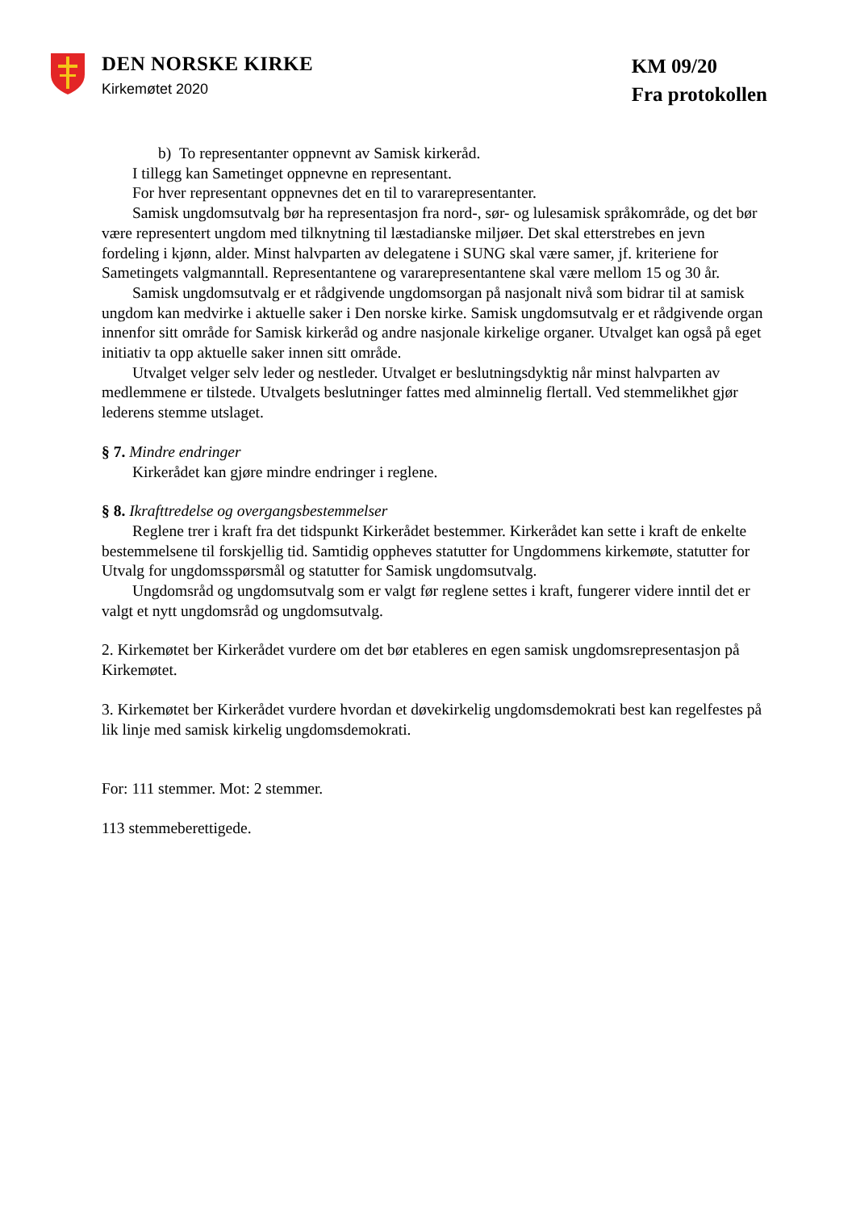DEN NORSKE KIRKE
Kirkemøtet 2020
KM 09/20
Fra protokollen
b) To representanter oppnevnt av Samisk kirkeråd.
I tillegg kan Sametinget oppnevne en representant.
For hver representant oppnevnes det en til to vararepresentanter.
Samisk ungdomsutvalg bør ha representasjon fra nord-, sør- og lulesamisk språkområde, og det bør være representert ungdom med tilknytning til læstadianske miljøer. Det skal etterstrebes en jevn fordeling i kjønn, alder. Minst halvparten av delegatene i SUNG skal være samer, jf. kriteriene for Sametingets valgmanntall. Representantene og vararepresentantene skal være mellom 15 og 30 år.
Samisk ungdomsutvalg er et rådgivende ungdomsorgan på nasjonalt nivå som bidrar til at samisk ungdom kan medvirke i aktuelle saker i Den norske kirke. Samisk ungdomsutvalg er et rådgivende organ innenfor sitt område for Samisk kirkeråd og andre nasjonale kirkelige organer. Utvalget kan også på eget initiativ ta opp aktuelle saker innen sitt område.
Utvalget velger selv leder og nestleder. Utvalget er beslutningsdyktig når minst halvparten av medlemmene er tilstede. Utvalgets beslutninger fattes med alminnelig flertall. Ved stemmelikhet gjør lederens stemme utslaget.
§ 7. Mindre endringer
Kirkerådet kan gjøre mindre endringer i reglene.
§ 8. Ikrafttredelse og overgangsbestemmelser
Reglene trer i kraft fra det tidspunkt Kirkerådet bestemmer. Kirkerådet kan sette i kraft de enkelte bestemmelsene til forskjellig tid. Samtidig oppheves statutter for Ungdommens kirkemøte, statutter for Utvalg for ungdomsspørsmål og statutter for Samisk ungdomsutvalg.
Ungdomsråd og ungdomsutvalg som er valgt før reglene settes i kraft, fungerer videre inntil det er valgt et nytt ungdomsråd og ungdomsutvalg.
2. Kirkemøtet ber Kirkerådet vurdere om det bør etableres en egen samisk ungdomsrepresentasjon på Kirkemøtet.
3. Kirkemøtet ber Kirkerådet vurdere hvordan et døvekirkelig ungdomsdemokrati best kan regelfestes på lik linje med samisk kirkelig ungdomsdemokrati.
For: 111 stemmer. Mot: 2 stemmer.
113 stemmeberettigede.